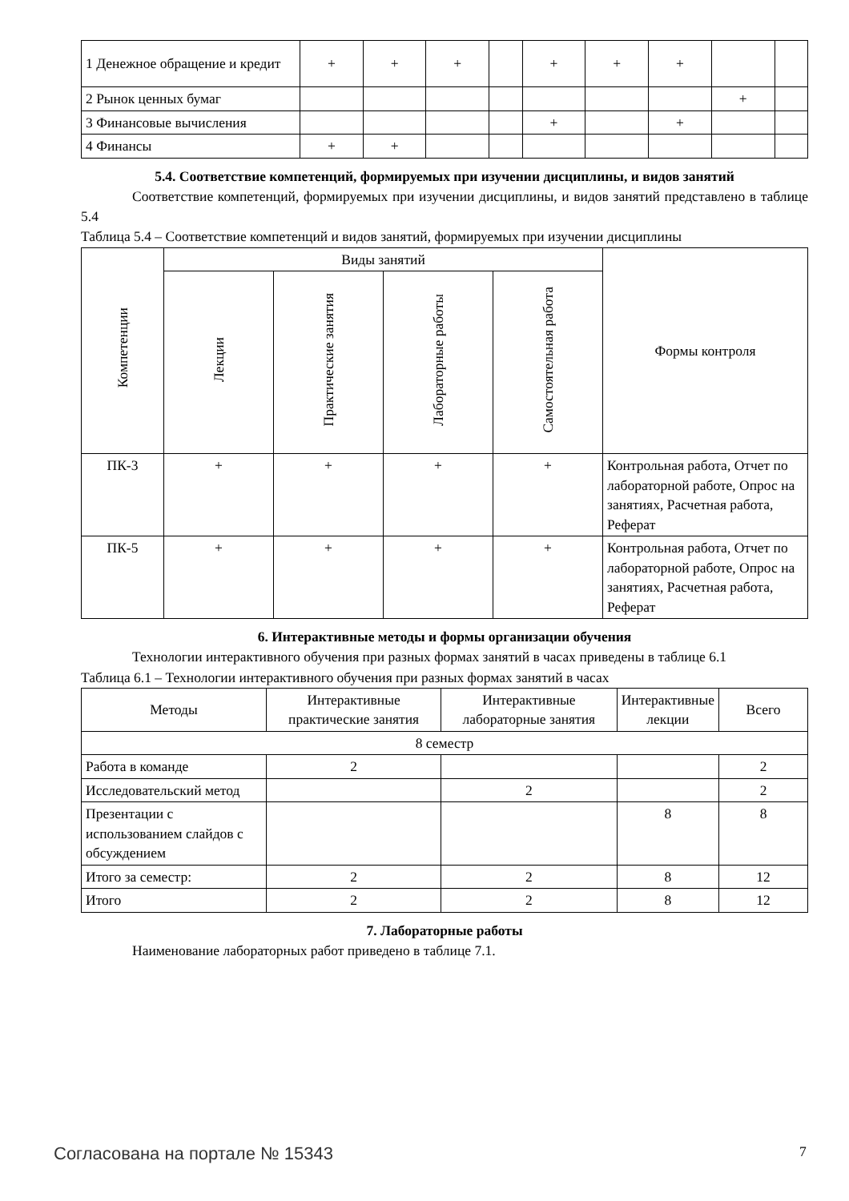| 1 Денежное обращение и кредит | + | + | + | | + | + | + | | |
| 2 Рынок ценных бумаг | | | | | | | | + | |
| 3 Финансовые вычисления | | | | | + | | + | | |
| 4 Финансы | + | + | | | | | | | |
5.4. Соответствие компетенций, формируемых при изучении дисциплины, и видов занятий
Соответствие компетенций, формируемых при изучении дисциплины, и видов занятий представлено в таблице 5.4
Таблица 5.4 – Соответствие компетенций и видов занятий, формируемых при изучении дисциплины
| Компетенции | Виды занятий | | | | Формы контроля |
| --- | --- | --- | --- | --- | --- |
| | Лекции | Практические занятия | Лабораторные работы | Самостоятельная работа | |
| ПК-3 | + | + | + | + | Контрольная работа, Отчет по лабораторной работе, Опрос на занятиях, Расчетная работа, Реферат |
| ПК-5 | + | + | + | + | Контрольная работа, Отчет по лабораторной работе, Опрос на занятиях, Расчетная работа, Реферат |
6. Интерактивные методы и формы организации обучения
Технологии интерактивного обучения при разных формах занятий в часах приведены в таблице 6.1
Таблица 6.1 – Технологии интерактивного обучения при разных формах занятий в часах
| Методы | Интерактивные практические занятия | Интерактивные лабораторные занятия | Интерактивные лекции | Всего |
| --- | --- | --- | --- | --- |
| 8 семестр | | | | |
| Работа в команде | 2 | | | 2 |
| Исследовательский метод | | 2 | | 2 |
| Презентации с использованием слайдов с обсуждением | | | 8 | 8 |
| Итого за семестр: | 2 | 2 | 8 | 12 |
| Итого | 2 | 2 | 8 | 12 |
7. Лабораторные работы
Наименование лабораторных работ приведено в таблице 7.1.
Согласована на портале № 15343 7